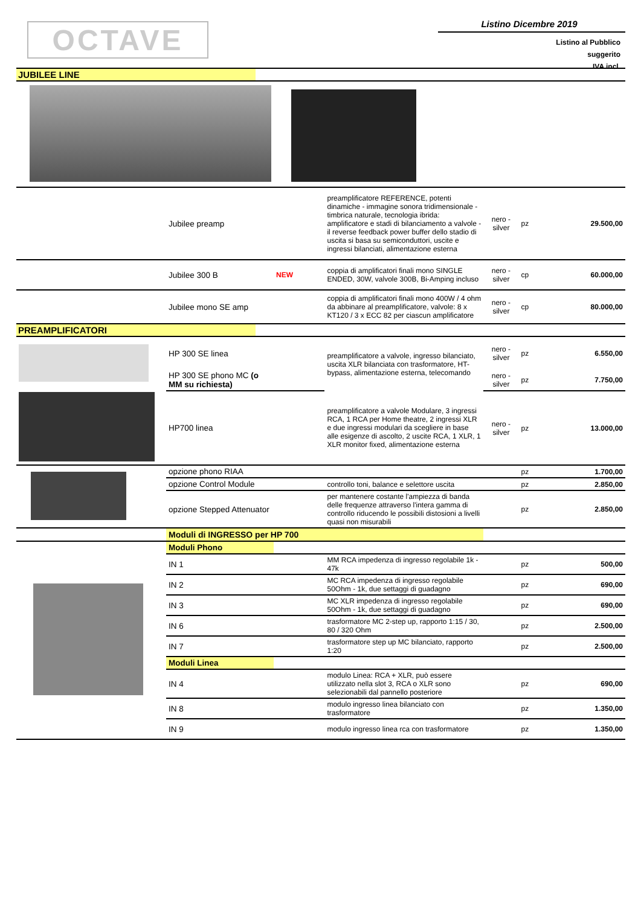OCTAVE
Listino Dicembre 2019
Listino al Pubblico
suggerito
IVA incl.
| JUBILEE LINE | | | | | | |
| | Jubilee preamp | | preamplificatore REFERENCE, potenti dinamiche - immagine sonora tridimensionale - timbrica naturale, tecnologia ibrida: amplificatore e stadi di bilanciamento a valvole - il reverse feedback power buffer dello stadio di uscita si basa su semiconduttori, uscite e ingressi bilanciati, alimentazione esterna | nero - silver | pz | 29.500,00 |
| | Jubilee 300 B | NEW | coppia di amplificatori finali mono SINGLE ENDED, 30W, valvole 300B, Bi-Amping incluso | nero - silver | cp | 60.000,00 |
| | Jubilee mono SE amp | | coppia di amplificatori finali mono 400W / 4 ohm da abbinare al preamplificatore, valvole: 8 x KT120 / 3 x ECC 82 per ciascun amplificatore | nero - silver | cp | 80.000,00 |
| PREAMPLIFICATORI | | | | | | |
| | HP 300 SE linea | | preamplificatore a valvole, ingresso bilanciato, uscita XLR bilanciata con trasformatore, HT-bypass, alimentazione esterna, telecomando | nero - silver | pz | 6.550,00 |
| | HP 300 SE phono MC (o MM su richiesta) | | | nero - silver | pz | 7.750,00 |
| | HP700 linea | | preamplificatore a valvole Modulare, 3 ingressi RCA, 1 RCA per Home theatre, 2 ingressi XLR e due ingressi modulari da scegliere in base alle esigenze di ascolto, 2 uscite RCA, 1 XLR, 1 XLR monitor fixed, alimentazione esterna | nero - silver | pz | 13.000,00 |
| | opzione phono RIAA | | | | pz | 1.700,00 |
| | opzione Control Module | | controllo toni, balance e selettore uscita | | pz | 2.850,00 |
| | opzione Stepped Attenuator | | per mantenere costante l'ampiezza di banda delle frequenze attraverso l'intera gamma di controllo riducendo le possibili distosioni a livelli quasi non misurabili | | pz | 2.850,00 |
| | Moduli di INGRESSO per HP 700 | | | | | |
| | Moduli Phono | | | | | |
| | IN 1 | | MM RCA impedenza di ingresso regolabile 1k - 47k | | pz | 500,00 |
| | IN 2 | | MC RCA impedenza di ingresso regolabile 50Ohm - 1k, due settaggi di guadagno | | pz | 690,00 |
| | IN 3 | | MC XLR impedenza di ingresso regolabile 50Ohm - 1k, due settaggi di guadagno | | pz | 690,00 |
| | IN 6 | | trasformatore MC 2-step up, rapporto 1:15 / 30, 80 / 320 Ohm | | pz | 2.500,00 |
| | IN 7 | | trasformatore step up MC bilanciato, rapporto 1:20 | | pz | 2.500,00 |
| | Moduli Linea | | | | | |
| | IN 4 | | modulo Linea: RCA + XLR, può essere utilizzato nella slot 3, RCA o XLR sono selezionabili dal pannello posteriore | | pz | 690,00 |
| | IN 8 | | modulo ingresso linea bilanciato con trasformatore | | pz | 1.350,00 |
| | IN 9 | | modulo ingresso linea rca con trasformatore | | pz | 1.350,00 |